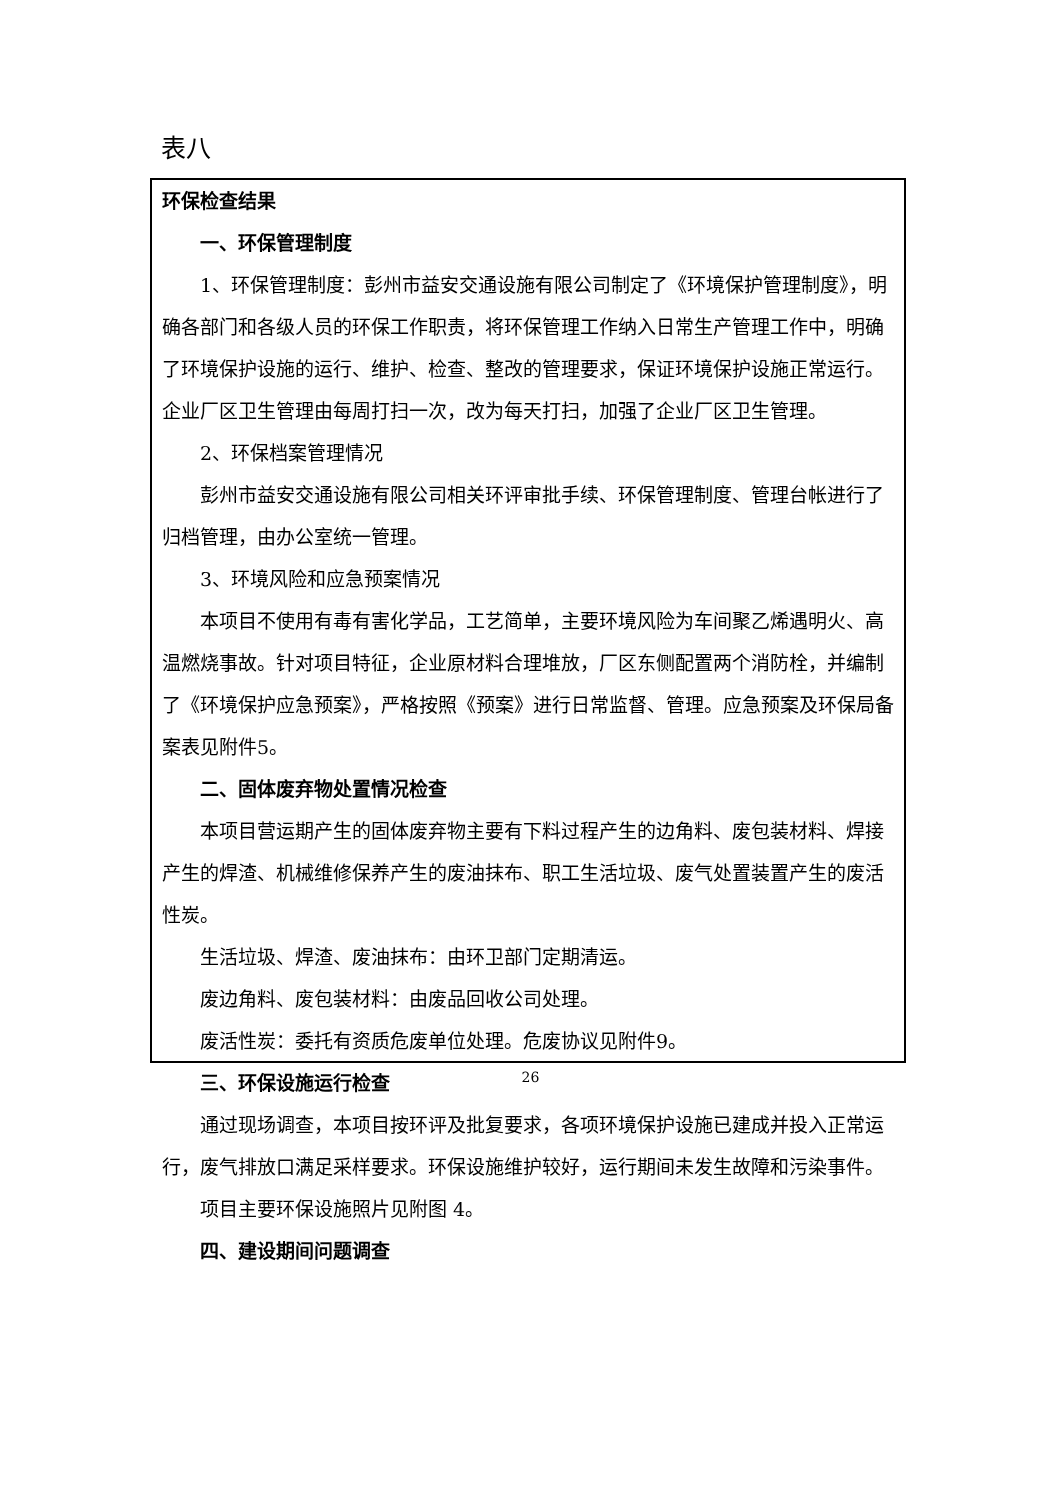表八
环保检查结果
一、环保管理制度
1、环保管理制度：彭州市益安交通设施有限公司制定了《环境保护管理制度》，明确各部门和各级人员的环保工作职责，将环保管理工作纳入日常生产管理工作中，明确了环境保护设施的运行、维护、检查、整改的管理要求，保证环境保护设施正常运行。企业厂区卫生管理由每周打扫一次，改为每天打扫，加强了企业厂区卫生管理。
2、环保档案管理情况
彭州市益安交通设施有限公司相关环评审批手续、环保管理制度、管理台帐进行了归档管理，由办公室统一管理。
3、环境风险和应急预案情况
本项目不使用有毒有害化学品，工艺简单，主要环境风险为车间聚乙烯遇明火、高温燃烧事故。针对项目特征，企业原材料合理堆放，厂区东侧配置两个消防栓，并编制了《环境保护应急预案》，严格按照《预案》进行日常监督、管理。应急预案及环保局备案表见附件5。
二、固体废弃物处置情况检查
本项目营运期产生的固体废弃物主要有下料过程产生的边角料、废包装材料、焊接产生的焊渣、机械维修保养产生的废油抹布、职工生活垃圾、废气处置装置产生的废活性炭。
生活垃圾、焊渣、废油抹布：由环卫部门定期清运。
废边角料、废包装材料：由废品回收公司处理。
废活性炭：委托有资质危废单位处理。危废协议见附件9。
三、环保设施运行检查
通过现场调查，本项目按环评及批复要求，各项环境保护设施已建成并投入正常运行，废气排放口满足采样要求。环保设施维护较好，运行期间未发生故障和污染事件。
项目主要环保设施照片见附图 4。
四、建设期间问题调查
26